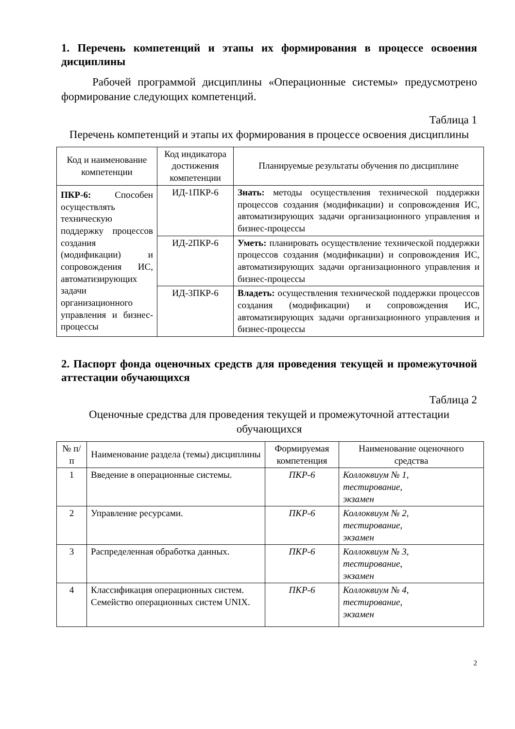1. Перечень компетенций и этапы их формирования в процессе освоения дисциплины
Рабочей программой дисциплины «Операционные системы» предусмотрено формирование следующих компетенций.
Таблица 1
Перечень компетенций и этапы их формирования в процессе освоения дисциплины
| Код и наименование компетенции | Код индикатора достижения компетенции | Планируемые результаты обучения по дисциплине |
| --- | --- | --- |
| ПКР-6: Способен осуществлять техническую поддержку процессов создания (модификации) и сопровождения ИС, автоматизирующих задачи организационного управления и бизнес-процессы | ИД-1ПКР-6 | Знать: методы осуществления технической поддержки процессов создания (модификации) и сопровождения ИС, автоматизирующих задачи организационного управления и бизнес-процессы |
| | ИД-2ПКР-6 | Уметь: планировать осуществление технической поддержки процессов создания (модификации) и сопровождения ИС, автоматизирующих задачи организационного управления и бизнес-процессы |
| | ИД-3ПКР-6 | Владеть: осуществления технической поддержки процессов создания (модификации) и сопровождения ИС, автоматизирующих задачи организационного управления и бизнес-процессы |
2. Паспорт фонда оценочных средств для проведения текущей и промежуточной аттестации обучающихся
Таблица 2
Оценочные средства для проведения текущей и промежуточной аттестации обучающихся
| № п/п | Наименование раздела (темы) дисциплины | Формируемая компетенция | Наименование оценочного средства |
| --- | --- | --- | --- |
| 1 | Введение в операционные системы. | ПКР-6 | Коллоквиум № 1, тестирование, экзамен |
| 2 | Управление ресурсами. | ПКР-6 | Коллоквиум № 2, тестирование, экзамен |
| 3 | Распределенная обработка данных. | ПКР-6 | Коллоквиум № 3, тестирование, экзамен |
| 4 | Классификация операционных систем. Семейство операционных систем UNIX. | ПКР-6 | Коллоквиум № 4, тестирование, экзамен |
2